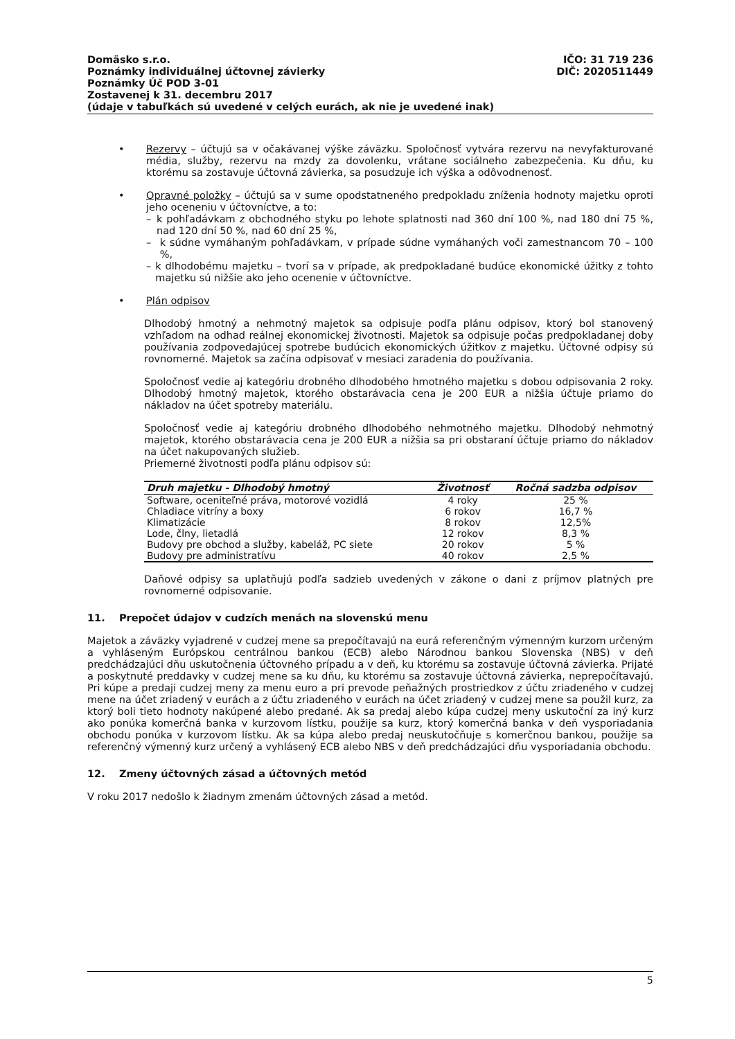Domäsko s.r.o. IČO: 31 719 236
Poznámky individuálnej účtovnej závierky DIČ: 2020511449
Poznámky Úč POD 3-01
Zostavenej k 31. decembru 2017
(údaje v tabuľkách sú uvedené v celých eurách, ak nie je uvedené inak)
• Rezervy – účtujú sa v očakávanej výške záväzku. Spoločnosť vytvára rezervu na nevyfakturované média, služby, rezervu na mzdy za dovolenku, vrátane sociálneho zabezpečenia. Ku dňu, ku ktorému sa zostavuje účtovná závierka, sa posudzuje ich výška a odôvodnenosť.
• Opravné položky – účtujú sa v sume opodstatneného predpokladu zníženia hodnoty majetku oproti jeho oceneniu v účtovníctve, a to:
– k pohľadávkam z obchodného styku po lehote splatnosti nad 360 dní 100 %, nad 180 dní 75 %, nad 120 dní 50 %, nad 60 dní 25 %,
– k súdne vymáhaným pohľadávkam, v prípade súdne vymáhaných voči zamestnancom 70 – 100 %,
– k dlhodobému majetku – tvorí sa v prípade, ak predpokladané budúce ekonomické úžitky z tohto majetku sú nižšie ako jeho ocenenie v účtovníctve.
• Plán odpisov
Dlhodobý hmotný a nehmotný majetok sa odpisuje podľa plánu odpisov, ktorý bol stanovený vzhľadom na odhad reálnej ekonomickej životnosti. Majetok sa odpisuje počas predpokladanej doby používania zodpovedajúcej spotrebe budúcich ekonomických úžitkov z majetku. Účtovné odpisy sú rovnomerné. Majetok sa začína odpisovať v mesiaci zaradenia do používania.
Spoločnosť vedie aj kategóriu drobného dlhodobého hmotného majetku s dobou odpisovania 2 roky. Dlhodobý hmotný majetok, ktorého obstarávacia cena je 200 EUR a nižšia účtuje priamo do nákladov na účet spotreby materiálu.
Spoločnosť vedie aj kategóriu drobného dlhodobého nehmotného majetku. Dlhodobý nehmotný majetok, ktorého obstarávacia cena je 200 EUR a nižšia sa pri obstaraní účtuje priamo do nákladov na účet nakupovaných služieb.
Priemerné životnosti podľa plánu odpisov sú:
| Druh majetku - Dlhodobý hmotný | Životnosť | Ročná sadzba odpisov |
| --- | --- | --- |
| Software, oceniteľné práva, motorové vozidlá | 4 roky | 25 % |
| Chladiace vitríny a boxy | 6 rokov | 16,7 % |
| Klimatizácie | 8 rokov | 12,5% |
| Lode, člny, lietadlá | 12 rokov | 8,3 % |
| Budovy pre obchod a služby, kabeláž, PC siete | 20 rokov | 5 % |
| Budovy pre administratívu | 40 rokov | 2,5 % |
Daňové odpisy sa uplatňujú podľa sadzieb uvedených v zákone o dani z príjmov platných pre rovnomerné odpisovanie.
11. Prepočet údajov v cudzích menách na slovenskú menu
Majetok a záväzky vyjadrené v cudzej mene sa prepočítavajú na eurá referenčným výmenným kurzom určeným a vyhláseným Európskou centrálnou bankou (ECB) alebo Národnou bankou Slovenska (NBS) v deň predchádzajúci dňu uskutočnenia účtovného prípadu a v deň, ku ktorému sa zostavuje účtovná závierka. Prijaté a poskytnuté preddavky v cudzej mene sa ku dňu, ku ktorému sa zostavuje účtovná závierka, neprepočítavajú. Pri kúpe a predaji cudzej meny za menu euro a pri prevode peňažných prostriedkov z účtu zriadeného v cudzej mene na účet zriadený v eurách a z účtu zriadeného v eurách na účet zriadený v cudzej mene sa použil kurz, za ktorý boli tieto hodnoty nakúpené alebo predané. Ak sa predaj alebo kúpa cudzej meny uskutoční za iný kurz ako ponúka komerčná banka v kurzovom lístku, použije sa kurz, ktorý komerčná banka v deň vysporiadania obchodu ponúka v kurzovom lístku. Ak sa kúpa alebo predaj neuskutočňuje s komerčnou bankou, použije sa referenčný výmenný kurz určený a vyhlásený ECB alebo NBS v deň predchádzajúci dňu vysporiadania obchodu.
12. Zmeny účtovných zásad a účtovných metód
V roku 2017 nedošlo k žiadnym zmenám účtovných zásad a metód.
5